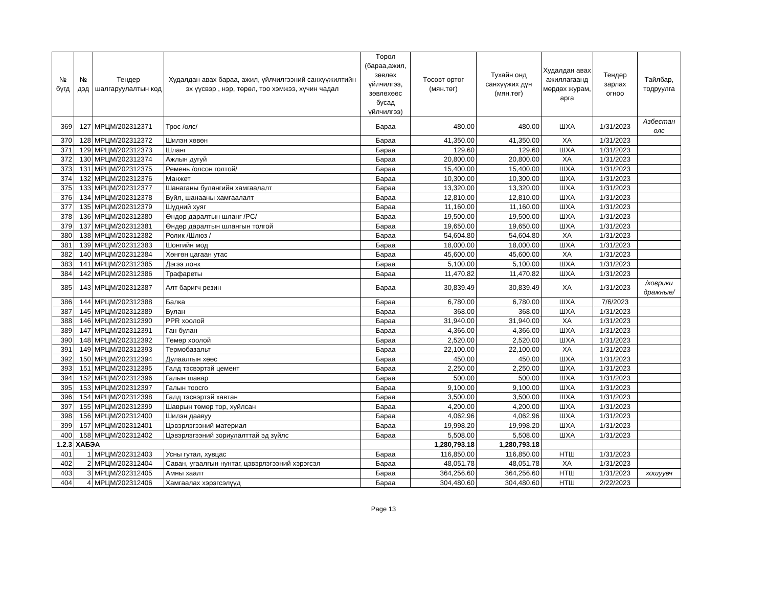| № бүгд | № дэд | Тендер шалгаруулалтын код | Худалдан авах бараа, ажил, үйлчилгээний санхүүжилтийн эх үүсвэр , нэр, төрөл, тоо хэмжээ, хүчин чадал | Төрөл (бараа,ажил, зөвлөх үйлчилгээ, зөвлөхөөс бусад үйлчилгээ) | Төсөвт өртөг (мян.төг) | Тухайн онд санхүүжих дүн (мян.төг) | Худалдан авах ажиллагаанд мөрдөх журам, арга | Тендер зарлах огноо | Тайлбар, тодруулга |
| --- | --- | --- | --- | --- | --- | --- | --- | --- | --- |
| 369 | 127 | МРЦМ/202312371 | Трос /олс/ | Бараа | 480.00 | 480.00 | ШХА | 1/31/2023 | Азбестан олс |
| 370 | 128 | МРЦМ/202312372 | Шилэн хөвөн | Бараа | 41,350.00 | 41,350.00 | ХА | 1/31/2023 | |
| 371 | 129 | МРЦМ/202312373 | Шланг | Бараа | 129.60 | 129.60 | ШХА | 1/31/2023 | |
| 372 | 130 | МРЦМ/202312374 | Ажлын дугуй | Бараа | 20,800.00 | 20,800.00 | ХА | 1/31/2023 | |
| 373 | 131 | МРЦМ/202312375 | Ремень /олсон голтой/ | Бараа | 15,400.00 | 15,400.00 | ШХА | 1/31/2023 | |
| 374 | 132 | МРЦМ/202312376 | Манжет | Бараа | 10,300.00 | 10,300.00 | ШХА | 1/31/2023 | |
| 375 | 133 | МРЦМ/202312377 | Шанаганы булангийн хамгаалалт | Бараа | 13,320.00 | 13,320.00 | ШХА | 1/31/2023 | |
| 376 | 134 | МРЦМ/202312378 | Буйл, шанааны хамгаалалт | Бараа | 12,810.00 | 12,810.00 | ШХА | 1/31/2023 | |
| 377 | 135 | МРЦМ/202312379 | Шүдний хуяг | Бараа | 11,160.00 | 11,160.00 | ШХА | 1/31/2023 | |
| 378 | 136 | МРЦМ/202312380 | Өндөр даралтын шланг /PC/ | Бараа | 19,500.00 | 19,500.00 | ШХА | 1/31/2023 | |
| 379 | 137 | МРЦМ/202312381 | Өндөр даралтын шлангын толгой | Бараа | 19,650.00 | 19,650.00 | ШХА | 1/31/2023 | |
| 380 | 138 | МРЦМ/202312382 | Ролик /Шлюз / | Бараа | 54,604.80 | 54,604.80 | ХА | 1/31/2023 | |
| 381 | 139 | МРЦМ/202312383 | Шонгийн мод | Бараа | 18,000.00 | 18,000.00 | ШХА | 1/31/2023 | |
| 382 | 140 | МРЦМ/202312384 | Хөнгөн цагаан утас | Бараа | 45,600.00 | 45,600.00 | ХА | 1/31/2023 | |
| 383 | 141 | МРЦМ/202312385 | Дэгээ лонх | Бараа | 5,100.00 | 5,100.00 | ШХА | 1/31/2023 | |
| 384 | 142 | МРЦМ/202312386 | Трафареты | Бараа | 11,470.82 | 11,470.82 | ШХА | 1/31/2023 | |
| 385 | 143 | МРЦМ/202312387 | Алт баригч резин | Бараа | 30,839.49 | 30,839.49 | ХА | 1/31/2023 | /коврики дражные/ |
| 386 | 144 | МРЦМ/202312388 | Балка | Бараа | 6,780.00 | 6,780.00 | ШХА | 7/6/2023 | |
| 387 | 145 | МРЦМ/202312389 | Булан | Бараа | 368.00 | 368.00 | ШХА | 1/31/2023 | |
| 388 | 146 | МРЦМ/202312390 | PPR хоолой | Бараа | 31,940.00 | 31,940.00 | ХА | 1/31/2023 | |
| 389 | 147 | МРЦМ/202312391 | Ган булан | Бараа | 4,366.00 | 4,366.00 | ШХА | 1/31/2023 | |
| 390 | 148 | МРЦМ/202312392 | Төмөр хоолой | Бараа | 2,520.00 | 2,520.00 | ШХА | 1/31/2023 | |
| 391 | 149 | МРЦМ/202312393 | Термобазальт | Бараа | 22,100.00 | 22,100.00 | ХА | 1/31/2023 | |
| 392 | 150 | МРЦМ/202312394 | Дулаалгын хөөс | Бараа | 450.00 | 450.00 | ШХА | 1/31/2023 | |
| 393 | 151 | МРЦМ/202312395 | Галд тэсвэртэй цемент | Бараа | 2,250.00 | 2,250.00 | ШХА | 1/31/2023 | |
| 394 | 152 | МРЦМ/202312396 | Галын шавар | Бараа | 500.00 | 500.00 | ШХА | 1/31/2023 | |
| 395 | 153 | МРЦМ/202312397 | Галын тоосго | Бараа | 9,100.00 | 9,100.00 | ШХА | 1/31/2023 | |
| 396 | 154 | МРЦМ/202312398 | Галд тэсвэртэй хавтан | Бараа | 3,500.00 | 3,500.00 | ШХА | 1/31/2023 | |
| 397 | 155 | МРЦМ/202312399 | Шаврын төмөр тор, хуйлсан | Бараа | 4,200.00 | 4,200.00 | ШХА | 1/31/2023 | |
| 398 | 156 | МРЦМ/202312400 | Шилэн даавуу | Бараа | 4,062.96 | 4,062.96 | ШХА | 1/31/2023 | |
| 399 | 157 | МРЦМ/202312401 | Цэвэрлэгээний материал | Бараа | 19,998.20 | 19,998.20 | ШХА | 1/31/2023 | |
| 400 | 158 | МРЦМ/202312402 | Цэвэрлэгээний зориулалттай эд зүйлс | Бараа | 5,508.00 | 5,508.00 | ШХА | 1/31/2023 | |
| 1.2.3 | ХАБЭА | | | | 1,280,793.18 | 1,280,793.18 | | | |
| 401 | 1 | МРЦМ/202312403 | Усны гутал, хувцас | Бараа | 116,850.00 | 116,850.00 | НТШ | 1/31/2023 | |
| 402 | 2 | МРЦМ/202312404 | Саван, угаалгын нунтаг, цэвэрлэгээний хэрэгсэл | Бараа | 48,051.78 | 48,051.78 | ХА | 1/31/2023 | |
| 403 | 3 | МРЦМ/202312405 | Амны хаалт | Бараа | 364,256.60 | 364,256.60 | НТШ | 1/31/2023 | хошуувч |
| 404 | 4 | МРЦМ/202312406 | Хамгаалах хэрэгсэлүүд | Бараа | 304,480.60 | 304,480.60 | НТШ | 2/22/2023 | |
Page 13